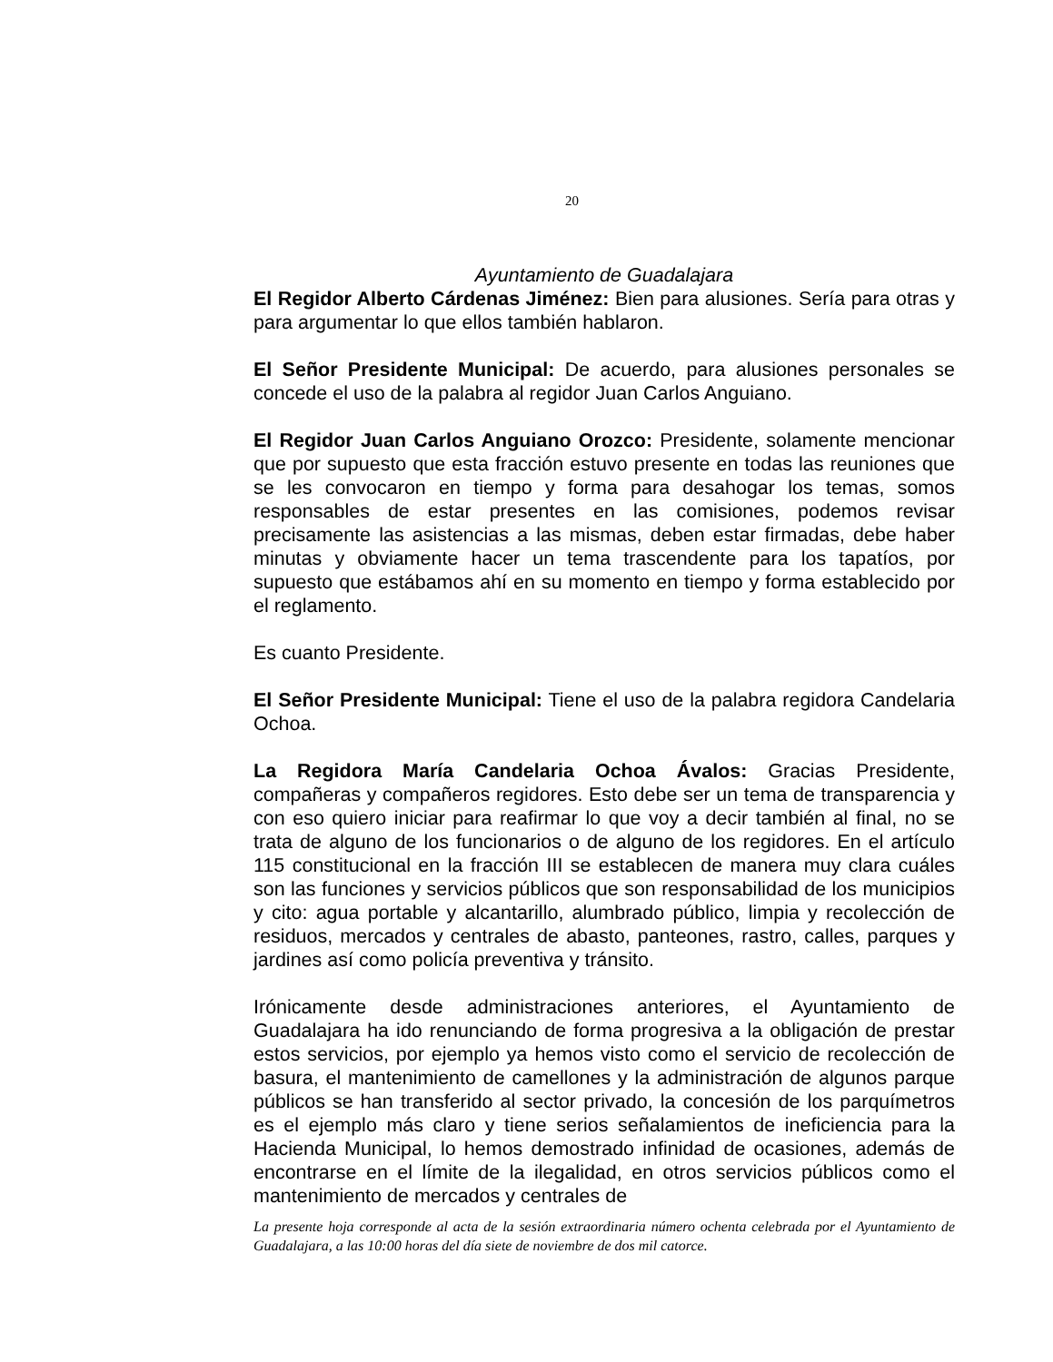20
Ayuntamiento de Guadalajara
El Regidor Alberto Cárdenas Jiménez: Bien para alusiones. Sería para otras y para argumentar lo que ellos también hablaron.
El Señor Presidente Municipal: De acuerdo, para alusiones personales se concede el uso de la palabra al regidor Juan Carlos Anguiano.
El Regidor Juan Carlos Anguiano Orozco: Presidente, solamente mencionar que por supuesto que esta fracción estuvo presente en todas las reuniones que se les convocaron en tiempo y forma para desahogar los temas, somos responsables de estar presentes en las comisiones, podemos revisar precisamente las asistencias a las mismas, deben estar firmadas, debe haber minutas y obviamente hacer un tema trascendente para los tapatíos, por supuesto que estábamos ahí en su momento en tiempo y forma establecido por el reglamento.
Es cuanto Presidente.
El Señor Presidente Municipal: Tiene el uso de la palabra regidora Candelaria Ochoa.
La Regidora María Candelaria Ochoa Ávalos: Gracias Presidente, compañeras y compañeros regidores. Esto debe ser un tema de transparencia y con eso quiero iniciar para reafirmar lo que voy a decir también al final, no se trata de alguno de los funcionarios o de alguno de los regidores. En el artículo 115 constitucional en la fracción III se establecen de manera muy clara cuáles son las funciones y servicios públicos que son responsabilidad de los municipios y cito: agua portable y alcantarillo, alumbrado público, limpia y recolección de residuos, mercados y centrales de abasto, panteones, rastro, calles, parques y jardines así como policía preventiva y tránsito.
Irónicamente desde administraciones anteriores, el Ayuntamiento de Guadalajara ha ido renunciando de forma progresiva a la obligación de prestar estos servicios, por ejemplo ya hemos visto como el servicio de recolección de basura, el mantenimiento de camellones y la administración de algunos parque públicos se han transferido al sector privado, la concesión de los parquímetros es el ejemplo más claro y tiene serios señalamientos de ineficiencia para la Hacienda Municipal, lo hemos demostrado infinidad de ocasiones, además de encontrarse en el límite de la ilegalidad, en otros servicios públicos como el mantenimiento de mercados y centrales de
La presente hoja corresponde al acta de la sesión extraordinaria número ochenta celebrada por el Ayuntamiento de Guadalajara, a las 10:00 horas del día siete de noviembre de dos mil catorce.